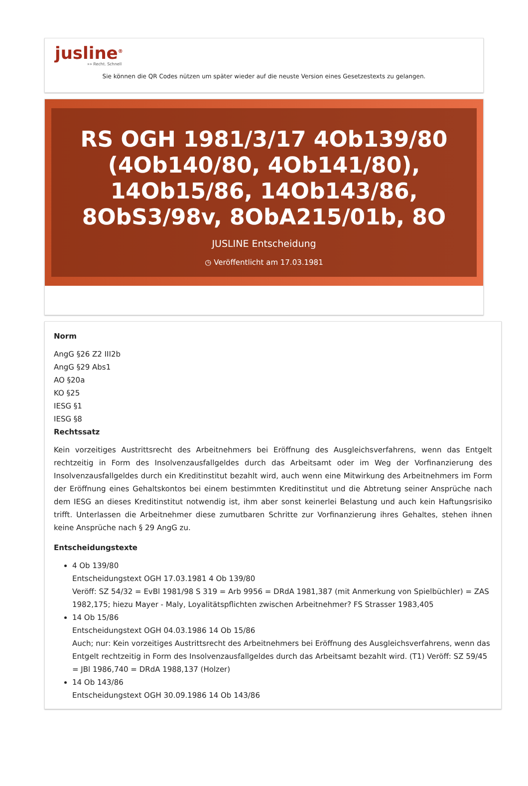jusline<sup>®</sup>
»» Recht. Schnell
Sie können die QR Codes nützen um später wieder auf die neuste Version eines Gesetzestexts zu gelangen.
RS OGH 1981/3/17 4Ob139/80 (4Ob140/80, 4Ob141/80), 14Ob15/86, 14Ob143/86, 8ObS3/98v, 8ObA215/01b, 8O
JUSLINE Entscheidung
◷ Veröffentlicht am 17.03.1981
Norm
AngG §26 Z2 III2b
AngG §29 Abs1
AO §20a
KO §25
IESG §1
IESG §8
Rechtssatz
Kein vorzeitiges Austrittsrecht des Arbeitnehmers bei Eröffnung des Ausgleichsverfahrens, wenn das Entgelt rechtzeitig in Form des Insolvenzausfallgeldes durch das Arbeitsamt oder im Weg der Vorfinanzierung des Insolvenzausfallgeldes durch ein Kreditinstitut bezahlt wird, auch wenn eine Mitwirkung des Arbeitnehmers im Form der Eröffnung eines Gehaltskontos bei einem bestimmten Kreditinstitut und die Abtretung seiner Ansprüche nach dem IESG an dieses Kreditinstitut notwendig ist, ihm aber sonst keinerlei Belastung und auch kein Haftungsrisiko trifft. Unterlassen die Arbeitnehmer diese zumutbaren Schritte zur Vorfinanzierung ihres Gehaltes, stehen ihnen keine Ansprüche nach § 29 AngG zu.
Entscheidungstexte
4 Ob 139/80
Entscheidungstext OGH 17.03.1981 4 Ob 139/80
Veröff: SZ 54/32 = EvBl 1981/98 S 319 = Arb 9956 = DRdA 1981,387 (mit Anmerkung von Spielbüchler) = ZAS 1982,175; hiezu Mayer - Maly, Loyalitätspflichten zwischen Arbeitnehmer? FS Strasser 1983,405
14 Ob 15/86
Entscheidungstext OGH 04.03.1986 14 Ob 15/86
Auch; nur: Kein vorzeitiges Austrittsrecht des Arbeitnehmers bei Eröffnung des Ausgleichsverfahrens, wenn das Entgelt rechtzeitig in Form des Insolvenzausfallgeldes durch das Arbeitsamt bezahlt wird. (T1) Veröff: SZ 59/45 = JBl 1986,740 = DRdA 1988,137 (Holzer)
14 Ob 143/86
Entscheidungstext OGH 30.09.1986 14 Ob 143/86